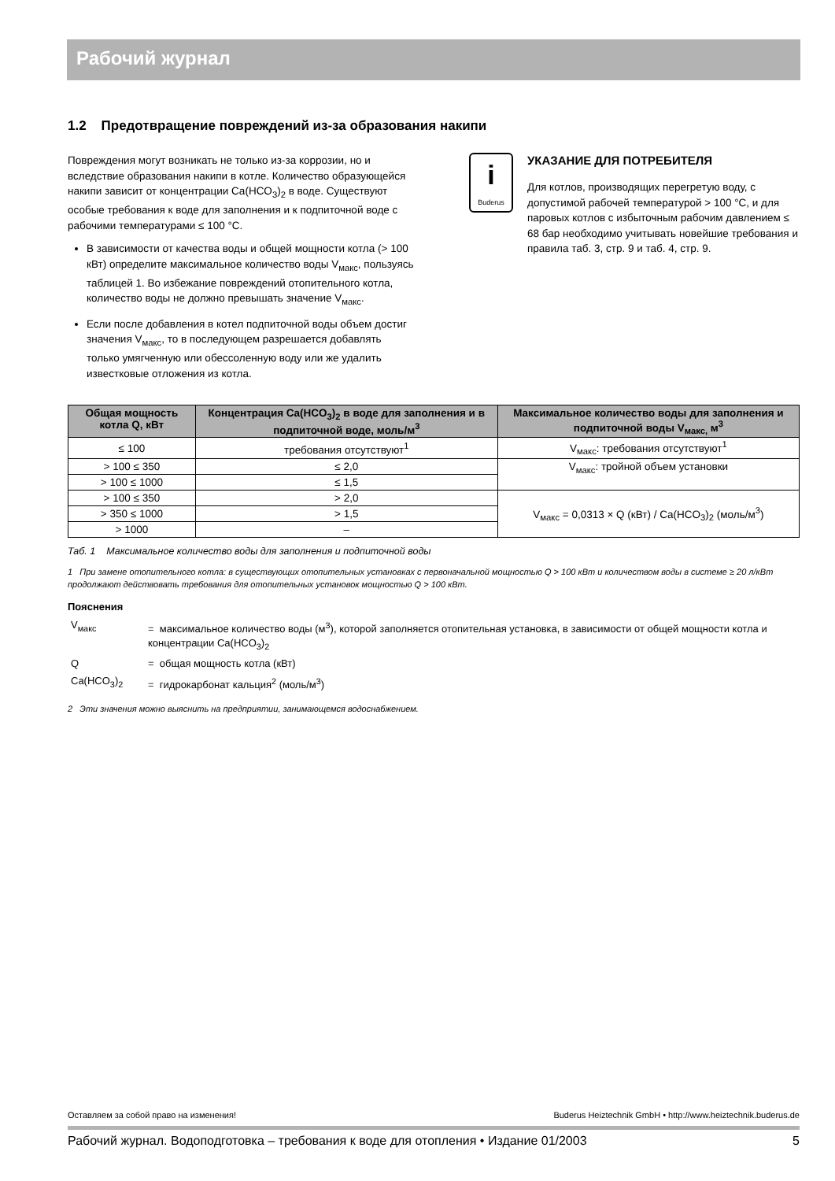Рабочий журнал
1.2 Предотвращение повреждений из-за образования накипи
Повреждения могут возникать не только из-за коррозии, но и вследствие образования накипи в котле. Количество образующейся накипи зависит от концентрации Ca(HCO<sub>3</sub>)<sub>2</sub> в воде. Существуют особые требования к воде для заполнения и к подпиточной воде с рабочими температурами ≤ 100 °C.
В зависимости от качества воды и общей мощности котла (> 100 кВт) определите максимальное количество воды V<sub>макс</sub>, пользуясь таблицей 1. Во избежание повреждений отопительного котла, количество воды не должно превышать значение V<sub>макс</sub>.
Если после добавления в котел подпиточной воды объем достиг значения V<sub>макс</sub>, то в последующем разрешается добавлять только умягченную или обессоленную воду или же удалить известковые отложения из котла.
i
Buderus
УКАЗАНИЕ ДЛЯ ПОТРЕБИТЕЛЯ
Для котлов, производящих перегретую воду, с допустимой рабочей температурой > 100 °C, и для паровых котлов с избыточным рабочим давлением ≤ 68 бар необходимо учитывать новейшие требования и правила таб. 3, стр. 9 и таб. 4, стр. 9.
| Общая мощность котла Q, кВт | Концентрация Ca(HCO<sub>3</sub>)<sub>2</sub> в воде для заполнения и в подпиточной воде, моль/м<sup>3</sup> | Максимальное количество воды для заполнения и подпиточной воды V<sub>макс,</sub> м<sup>3</sup> |
| --- | --- | --- |
| ≤ 100 | требования отсутствуют<sup>1</sup> | V<sub>макс</sub>: требования отсутствуют<sup>1</sup> |
| > 100 ≤ 350 | ≤ 2,0 | V<sub>макс</sub>: тройной объем установки |
| > 100 ≤ 1000 | ≤ 1,5 | |
| > 100 ≤ 350 | > 2,0 | V<sub>макс</sub> = 0,0313 × Q (кВт) / Ca(HCO<sub>3</sub>)<sub>2</sub> (моль/м<sup>3</sup>) |
| > 350 ≤ 1000 | > 1,5 | |
| > 1000 | – | |
Таб. 1 Максимальное количество воды для заполнения и подпиточной воды
1 При замене отопительного котла: в существующих отопительных установках с первоначальной мощностью Q > 100 кВт и количеством воды в системе ≥ 20 л/кВт продолжают действовать требования для отопительных установок мощностью Q > 100 кВт.
Пояснения
| V<sub>макс</sub> | = максимальное количество воды (м<sup>3</sup>), которой заполняется отопительная установка, в зависимости от общей мощности котла и концентрации Ca(HCO<sub>3</sub>)<sub>2</sub> |
| Q | = общая мощность котла (кВт) |
| Ca(HCO<sub>3</sub>)<sub>2</sub> | = гидрокарбонат кальция<sup>2</sup> (моль/м<sup>3</sup>) |
2 Эти значения можно выяснить на предприятии, занимающемся водоснабжением.
Оставляем за собой право на изменения! Buderus Heiztechnik GmbH • http://www.heiztechnik.buderus.de
Рабочий журнал. Водоподготовка – требования к воде для отопления • Издание 01/2003 5